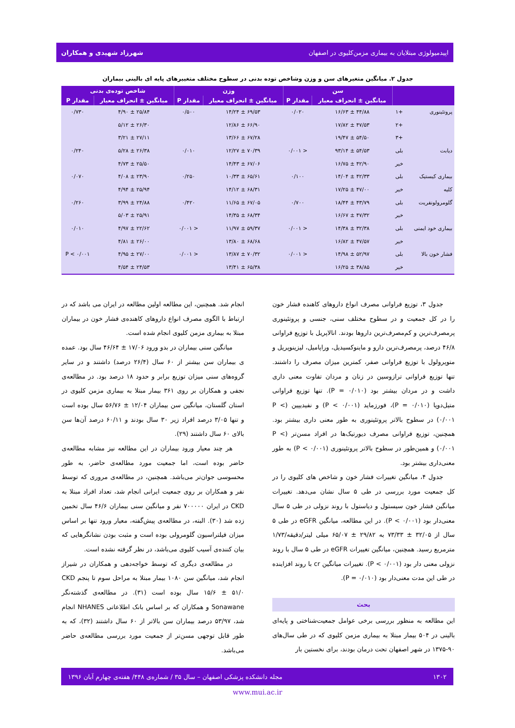اپیدمیولوژی مبتلایان به بیماری مزمن‌کلیوی در اصفهان شهرزاد شهیدی و همکاران
جدول ۲. میانگین متغیرهای سن و وزن وشاخص توده بدنی در سطوح مختلف متغییرهای پایه ای بالینی بیماران
| | | سن | | وزن | | شاخص توده‌ی بدنی | |
| --- | --- | --- | --- | --- | --- | --- | --- |
| | | میانگین ± انحراف معیار | مقدار P | میانگین ± انحراف معیار | مقدار P | میانگین ± انحراف معیار | مقدار P |
| پروتئینوری | +۱ | ۴۴/۸۸ ± ۱۶/۶۳ | ۰/۰۲۰ | ۶۹/۵۳ ± ۱۴/۲۴ | ۰/۵۰۰ | ۲۵/۸۴ ± ۴/۹۰ | ۰/۷۳۰ |
| | +۲ | ۴۷/۵۳ ± ۱۷/۸۲ | | ۶۶/۹۰ ± ۱۲/۸۶ | | ۲۶/۳۰ ± ۵/۱۲ | |
| | +۳ | ۵۴/۵۰ ± ۱۹/۴۷ | | ۶۷/۲۸ ± ۱۳/۶۶ | | ۲۷/۱۱ ± ۳/۲۱ | |
| دیابت | بلی | ۵۴/۵۳ ± ۹۳/۱۴ | < ۰/۰۰۱ | ۷۰/۳۹ ± ۱۲/۲۷ | ۰/۰۱۰ | ۲۶/۳۸ ± ۵/۲۸ | ۰/۲۴۰ |
| | خیر | ۴۲/۹۰ ± ۱۶/۷۵ | | ۶۷/۰۶ ± ۱۴/۴۳ | | ۲۵/۵۰ ± ۴/۷۳ | |
| بیماری کیستیک | بلی | ۴۲/۳۳ ± ۱۴/۰۴ | ۰/۱۰۰ | ۶۵/۶۱ ± ۱۰/۳۳ | ۰/۲۵۰ | ۲۳/۹۰ ± ۴/۰۸ | ۰/۰۷۰ |
| کلیه | خیر | ۴۷/۰۰ ± ۱۷/۲۵ | | ۶۸/۳۱ ± ۱۴/۱۲ | | ۲۵/۹۴ ± ۴/۹۴ | |
| گلومرولونفریت | بلی | ۴۳/۷۹ ± ۱۸/۴۴ | ۰/۷۰۰ | ۶۷/۰۵ ± ۱۱/۶۵ | ۰/۴۲۰ | ۲۴/۸۸ ± ۳/۹۹ | ۰/۲۶۰ |
| | خیر | ۴۷/۳۲ ± ۱۶/۶۷ | | ۶۸/۳۴ ± ۱۴/۳۵ | | ۲۵/۹۱ ± ۵/۰۳ | |
| بیماری خود ایمنی | بلی | ۳۲/۳۸ ± ۱۴/۳۸ | < ۰/۰۰۱ | ۵۹/۳۷ ± ۱۱/۹۷ | < ۰/۰۰۱ | ۲۲/۶۲ ± ۴/۹۷ | ۰/۰۱۰ |
| | خیر | ۴۷/۵۷ ± ۱۶/۸۲ | | ۶۸/۶۸ ± ۱۳/۸۰ | | ۲۶/۰۰ ± ۴/۸۱ | |
| فشار خون بالا | بلی | ۵۲/۹۷ ± ۱۴/۹۸ | < ۰/۰۰۱ | ۷۰/۳۲ ± ۱۳/۸۷ | < ۰/۰۰۱ | ۲۷/۰۰ ± ۴/۹۵ | P < ۰/۰۰۱ |
| | خیر | ۳۸/۸۵ ± ۱۶/۲۵ | | ۶۵/۳۸ ± ۱۳/۴۱ | | ۲۴/۵۳ ± ۴/۵۴ | |
جدول ۳، توزیع فراوانی مصرف انواع داروهای کاهنده فشار خون را در کل جمعیت و در سطوح مختلف سنی، جنسی و پروتئینوری پرمصرف‌ترین و کم‌مصرف‌ترین داروها بودند. انالاپریل با توزیع فراوانی ۴۶/۸ درصد، پرمصرف‌ترین دارو و ماینوکسیدیل، وراپامیل، لیزینوپریل و متوپرولول با توزیع فراوانی صفر، کمترین میزان مصرف را داشتند. تنها توزیع فراوانی ترازوسین در زنان و مردان تفاوت معنی داری داشت و در مردان بیشتر بود (P = ۰/۰۱۰). تنها توزیع فراوانی متیل‌دوپا (P = ۰/۰۱۰)، فورزماید (P < ۰/۰۰۱) و نفیدیپین (P < ۰/۰۰۱) در سطوح بالاتر پروتئینوری به طور معنی داری بیشتر بود. همچنین، توزیع فراوانی مصرف دیورتیک‌ها در افراد مسن‌تر (P < ۰/۰۰۱) و همین‌طور در سطوح بالاتر پروتئینوری (P < ۰/۰۰۱) به طور معنی‌داری بیشتر بود.
جدول ۴، میانگین تغییرات فشار خون و شاخص های کلیوی را در کل جمعیت مورد بررسی در طی ۵ سال نشان می‌دهد. تغییرات میانگین فشار خون سیستول و دیاستول با روند نزولی در طی ۵ سال معنی‌دار بود (P < ۰/۰۰۱). در این مطالعه، میانگین eGFR در طی ۵ سال از ۳۲/۰۵ ± ۷۳/۳۳ به ۲۹/۸۲ ± ۶۵/۰۷ میلی لیتر/دقیقه/۱/۷۳ مترمربع رسید. همچنین، میانگین تغییرات eGFR در طی ۵ سال با روند نزولی معنی دار بود (P < ۰/۰۰۱). تغییرات میانگین cr با روند افزاینده در طی این مدت معنی‌دار بود (P = ۰/۰۱۰).
بحث
این مطالعه به منظور بررسی برخی عوامل جمعیت‌شناختی و پایه‌ای بالینی در ۵۰۴ بیمار مبتلا به بیماری مزمن کلیوی که در طی سال‌های ۹۰-۱۳۷۵ در شهر اصفهان تحت درمان بودند، برای نخستین بار
انجام شد. همچنین، این مطالعه اولین مطالعه در ایران می باشد که در ارتباط با الگوی مصرف انواع داروهای کاهنده‌ی فشار خون در بیماران مبتلا به بیماری مزمن کلیوی انجام شده است.
میانگین سنی بیماران در بدو ورود ۱۷/۰۶ ± ۴۶/۶۴ سال بود. عمده ی بیماران سن بیشتر از ۶۰ سال (۲۶/۴ درصد) داشتند و در سایر گروه‌های سنی میزان توزیع برابر و حدود ۱۸ درصد بود. در مطالعه‌ی نجفی و همکاران بر روی ۳۶۱ بیمار مبتلا به بیماری مزمن کلیوی در استان گلستان، میانگین سن بیماران ۱۲/۰۴ ± ۵۶/۷۶ سال بوده است و تنها ۳/۰۵ درصد افراد زیر ۳۰ سال بودند و ۶۰/۱۱ درصد آن‌ها سن بالای ۶۰ سال داشتند (۲۹).
هر چند معیار ورود بیماران در این مطالعه نیز مشابه مطالعه‌ی حاضر بوده است، اما جمعیت مورد مطالعه‌ی حاضر، به طور محسوسی جوان‌تر می‌باشد. همچنین، در مطالعه‌ی مروری که توسط نفر و همکاران بر روی جمعیت ایرانی انجام شد، تعداد افراد مبتلا به CKD در ایران ۷۰۰۰۰۰ نفر و میانگین سنی بیماران ۴۶/۶ سال تخمین زده شد (۳۰). البته، در مطالعه‌ی پیش‌گفته، معیار ورود تنها بر اساس میزان فیلتراسیون گلومرولی بوده است و مثبت بودن نشانگرهایی که بیان کننده‌ی آسیب کلیوی می‌باشد، در نظر گرفته نشده است.
در مطالعه‌ی دیگری که توسط خواجه‌دهی و همکاران در شیراز انجام شد، میانگین سن ۱۰۸۰ بیمار مبتلا به مراحل سوم تا پنجم CKD ۱۵/۶ ± ۵۱/۰ سال بوده است (۳۱). در مطالعه‌ی گذشته‌نگر Sonawane و همکاران که بر اساس بانک اطلاعاتی NHANES انجام شد، ۵۳/۹۷ درصد بیماران سن بالاتر از ۶۰ سال داشتند (۳۲)، که به طور قابل توجهی مسن‌تر از جمعیت مورد بررسی مطالعه‌ی حاضر می‌باشد.
۱۳۰۲ مجله دانشکده پزشکی اصفهان – سال ۳۵ / شماره‌ی ۴۴۸/ هفته‌ی چهارم آبان ۱۳۹۶
www.mui.ac.ir